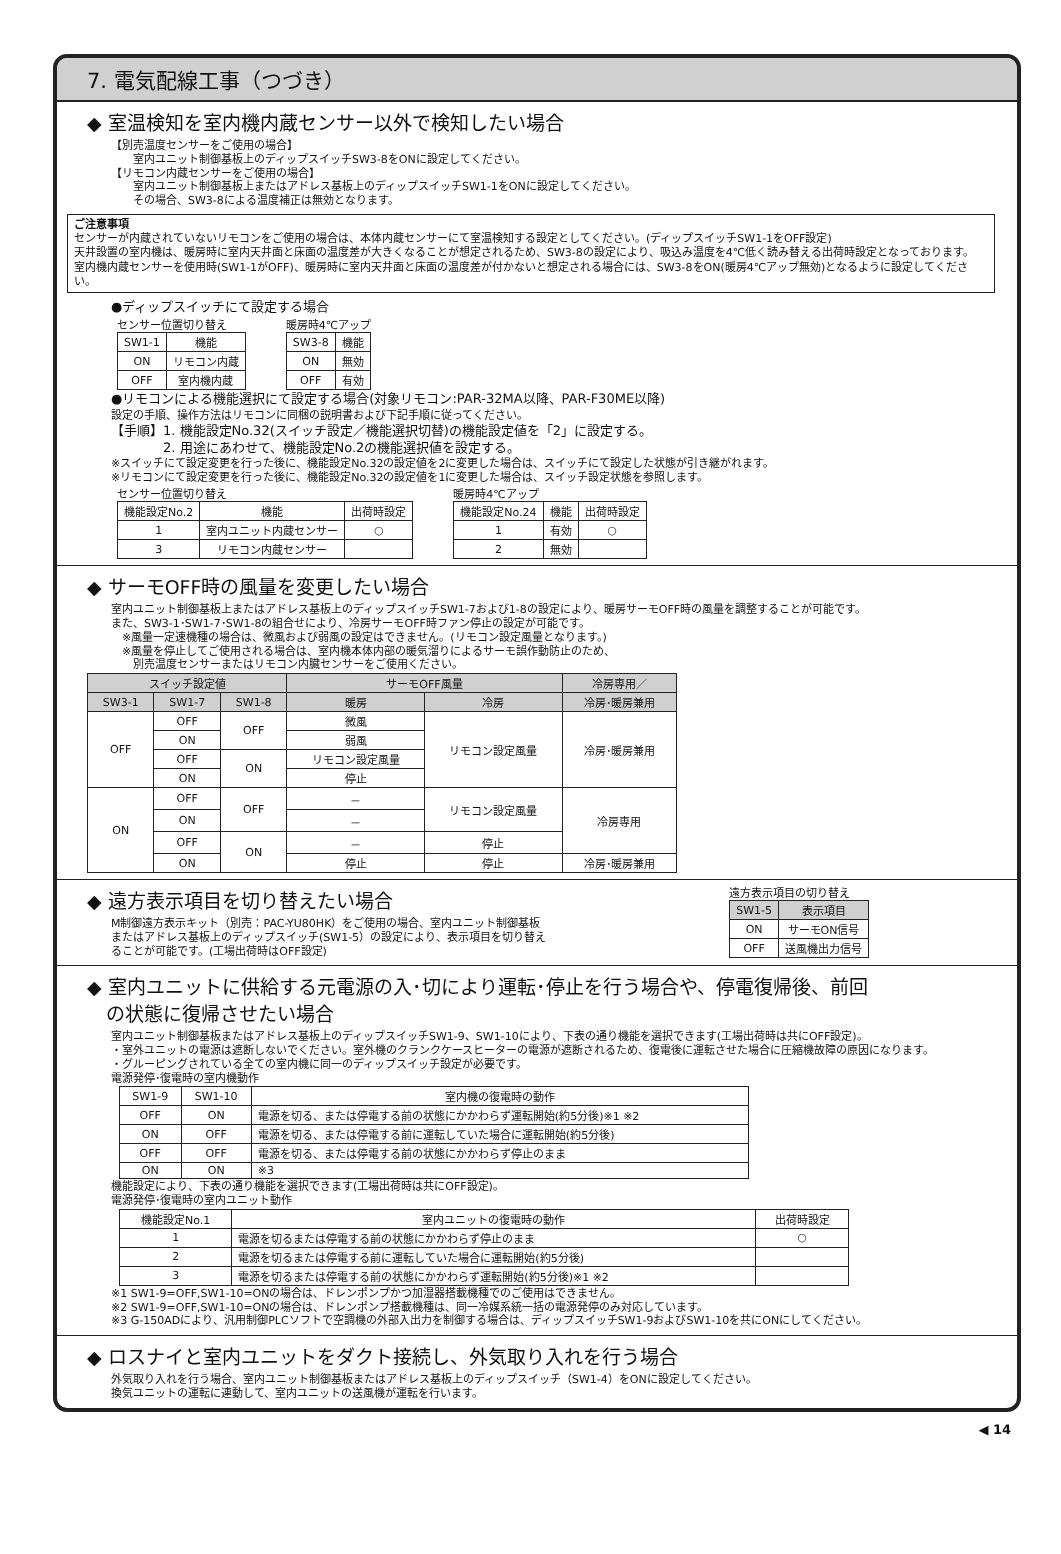7. 電気配線工事（つづき）
◆ 室温検知を室内機内蔵センサー以外で検知したい場合
【別売温度センサーをご使用の場合】
　　室内ユニット制御基板上のディップスイッチSW3-8をONに設定してください。
【リモコン内蔵センサーをご使用の場合】
　　室内ユニット制御基板上またはアドレス基板上のディップスイッチSW1-1をONに設定してください。
　　その場合、SW3-8による温度補正は無効となります。
ご注意事項
センサーが内蔵されていないリモコンをご使用の場合は、本体内蔵センサーにて室温検知する設定としてください。(ディップスイッチSW1-1をOFF設定)
天井設置の室内機は、暖房時に室内天井面と床面の温度差が大きくなることが想定されるため、SW3-8の設定により、吸込み温度を4℃低く読み替える出荷時設定となっております。
室内機内蔵センサーを使用時(SW1-1がOFF)、暖房時に室内天井面と床面の温度差が付かないと想定される場合には、SW3-8をON(暖房4℃アップ無効)となるように設定してください。
●ディップスイッチにて設定する場合
センサー位置切り替え
| SW1-1 | 機能 |
| --- | --- |
| ON | リモコン内蔵 |
| OFF | 室内機内蔵 |
暖房時4℃アップ
| SW3-8 | 機能 |
| --- | --- |
| ON | 無効 |
| OFF | 有効 |
●リモコンによる機能選択にて設定する場合(対象リモコン:PAR-32MA以降、PAR-F30ME以降)
設定の手順、操作方法はリモコンに同梱の説明書および下記手順に従ってください。
【手順】1. 機能設定No.32(スイッチ設定／機能選択切替)の機能設定値を「2」に設定する。
　　　　2. 用途にあわせて、機能設定No.2の機能選択値を設定する。
※スイッチにて設定変更を行った後に、機能設定No.32の設定値を2に変更した場合は、スイッチにて設定した状態が引き継がれます。
※リモコンにて設定変更を行った後に、機能設定No.32の設定値を1に変更した場合は、スイッチ設定状態を参照します。
センサー位置切り替え
| 機能設定No.2 | 機能 | 出荷時設定 |
| --- | --- | --- |
| 1 | 室内ユニット内蔵センサー | ○ |
| 3 | リモコン内蔵センサー | |
暖房時4℃アップ
| 機能設定No.24 | 機能 | 出荷時設定 |
| --- | --- | --- |
| 1 | 有効 | ○ |
| 2 | 無効 | |
◆ サーモOFF時の風量を変更したい場合
室内ユニット制御基板上またはアドレス基板上のディップスイッチSW1-7および1-8の設定により、暖房サーモOFF時の風量を調整することが可能です。
また、SW3-1･SW1-7･SW1-8の組合せにより、冷房サーモOFF時ファン停止の設定が可能です。
　※風量一定速機種の場合は、微風および弱風の設定はできません。(リモコン設定風量となります。)
　※風量を停止してご使用される場合は、室内機本体内部の暖気溜りによるサーモ誤作動防止のため、
　　別売温度センサーまたはリモコン内臓センサーをご使用ください。
| スイッチ設定値 | | | サーモOFF風量 | | 冷房専用／ |
| --- | --- | --- | --- | --- | --- |
| SW3-1 | SW1-7 | SW1-8 | 暖房 | 冷房 | 冷房･暖房兼用 |
| OFF | OFF | OFF | 微風 | リモコン設定風量 | 冷房･暖房兼用 |
| | ON | | 弱風 | | |
| | OFF | ON | リモコン設定風量 | | |
| | ON | | 停止 | | |
| ON | OFF | OFF | － | リモコン設定風量 | 冷房専用 |
| | ON | | － | | |
| | OFF | ON | － | 停止 | |
| | ON | | 停止 | 停止 | 冷房･暖房兼用 |
◆ 遠方表示項目を切り替えたい場合
M制御遠方表示キット（別売：PAC-YU80HK）をご使用の場合、室内ユニット制御基板
またはアドレス基板上のディップスイッチ(SW1-5）の設定により、表示項目を切り替え
ることが可能です。(工場出荷時はOFF設定)
遠方表示項目の切り替え
| SW1-5 | 表示項目 |
| --- | --- |
| ON | サーモON信号 |
| OFF | 送風機出力信号 |
◆ 室内ユニットに供給する元電源の入･切により運転･停止を行う場合や、停電復帰後、前回
　の状態に復帰させたい場合
室内ユニット制御基板またはアドレス基板上のディップスイッチSW1-9、SW1-10により、下表の通り機能を選択できます(工場出荷時は共にOFF設定)。
・室外ユニットの電源は遮断しないでください。室外機のクランクケースヒーターの電源が遮断されるため、復電後に運転させた場合に圧縮機故障の原因になります。
・グルーピングされている全ての室内機に同一のディップスイッチ設定が必要です。
電源発停･復電時の室内機動作
| SW1-9 | SW1-10 | 室内機の復電時の動作 |
| --- | --- | --- |
| OFF | ON | 電源を切る、または停電する前の状態にかかわらず運転開始(約5分後)※1 ※2 |
| ON | OFF | 電源を切る、または停電する前に運転していた場合に運転開始(約5分後) |
| OFF | OFF | 電源を切る、または停電する前の状態にかかわらず停止のまま |
| ON | ON | ※3 |
機能設定により、下表の通り機能を選択できます(工場出荷時は共にOFF設定)。
電源発停･復電時の室内ユニット動作
| 機能設定No.1 | 室内ユニットの復電時の動作 | 出荷時設定 |
| --- | --- | --- |
| 1 | 電源を切るまたは停電する前の状態にかかわらず停止のまま | ○ |
| 2 | 電源を切るまたは停電する前に運転していた場合に運転開始(約5分後) | |
| 3 | 電源を切るまたは停電する前の状態にかかわらず運転開始(約5分後)※1 ※2 | |
※1 SW1-9=OFF,SW1-10=ONの場合は、ドレンポンプかつ加湿器搭載機種でのご使用はできません。
※2 SW1-9=OFF,SW1-10=ONの場合は、ドレンポンプ搭載機種は、同一冷媒系統一括の電源発停のみ対応しています。
※3 G-150ADにより、汎用制御PLCソフトで空調機の外部入出力を制御する場合は、ディップスイッチSW1-9およびSW1-10を共にONにしてください。
◆ ロスナイと室内ユニットをダクト接続し、外気取り入れを行う場合
外気取り入れを行う場合、室内ユニット制御基板またはアドレス基板上のディップスイッチ（SW1-4）をONに設定してください。
換気ユニットの運転に連動して、室内ユニットの送風機が運転を行います。
◀ 14